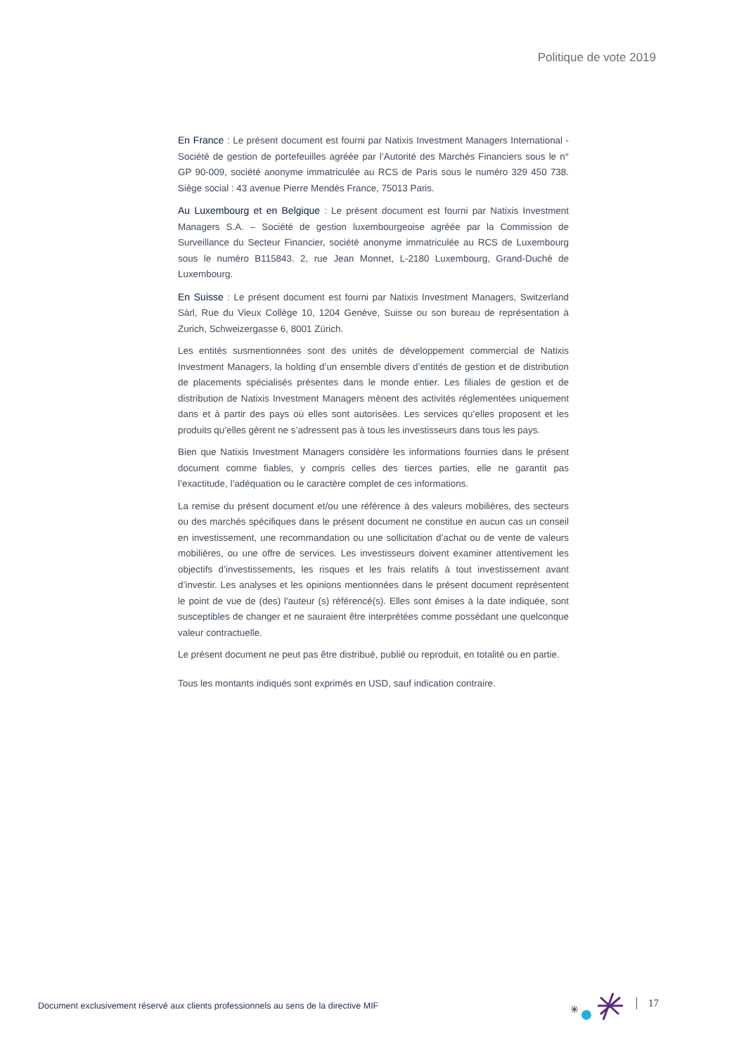Politique de vote 2019
En France : Le présent document est fourni par Natixis Investment Managers International - Société de gestion de portefeuilles agréée par l’Autorité des Marchés Financiers sous le n° GP 90-009, société anonyme immatriculée au RCS de Paris sous le numéro 329 450 738. Siège social : 43 avenue Pierre Mendès France, 75013 Paris.
Au Luxembourg et en Belgique : Le présent document est fourni par Natixis Investment Managers S.A. – Société de gestion luxembourgeoise agréée par la Commission de Surveillance du Secteur Financier, société anonyme immatriculée au RCS de Luxembourg sous le numéro B115843. 2, rue Jean Monnet, L-2180 Luxembourg, Grand-Duché de Luxembourg.
En Suisse : Le présent document est fourni par Natixis Investment Managers, Switzerland Sàrl, Rue du Vieux Collège 10, 1204 Genève, Suisse ou son bureau de représentation à Zurich, Schweizergasse 6, 8001 Zürich.
Les entités susmentionnées sont des unités de développement commercial de Natixis Investment Managers, la holding d’un ensemble divers d’entités de gestion et de distribution de placements spécialisés présentes dans le monde entier. Les filiales de gestion et de distribution de Natixis Investment Managers mènent des activités réglementées uniquement dans et à partir des pays où elles sont autorisées. Les services qu’elles proposent et les produits qu’elles gèrent ne s’adressent pas à tous les investisseurs dans tous les pays.
Bien que Natixis Investment Managers considère les informations fournies dans le présent document comme fiables, y compris celles des tierces parties, elle ne garantit pas l’exactitude, l’adéquation ou le caractère complet de ces informations.
La remise du présent document et/ou une référence à des valeurs mobilières, des secteurs ou des marchés spécifiques dans le présent document ne constitue en aucun cas un conseil en investissement, une recommandation ou une sollicitation d’achat ou de vente de valeurs mobilières, ou une offre de services. Les investisseurs doivent examiner attentivement les objectifs d’investissements, les risques et les frais relatifs à tout investissement avant d’investir. Les analyses et les opinions mentionnées dans le présent document représentent le point de vue de (des) l'auteur (s) référencé(s). Elles sont émises à la date indiquée, sont susceptibles de changer et ne sauraient être interprétées comme possédant une quelconque valeur contractuelle.
Le présent document ne peut pas être distribué, publié ou reproduit, en totalité ou en partie.
Tous les montants indiqués sont exprimés en USD, sauf indication contraire.
Document exclusivement réservé aux clients professionnels au sens de la directive MIF
17